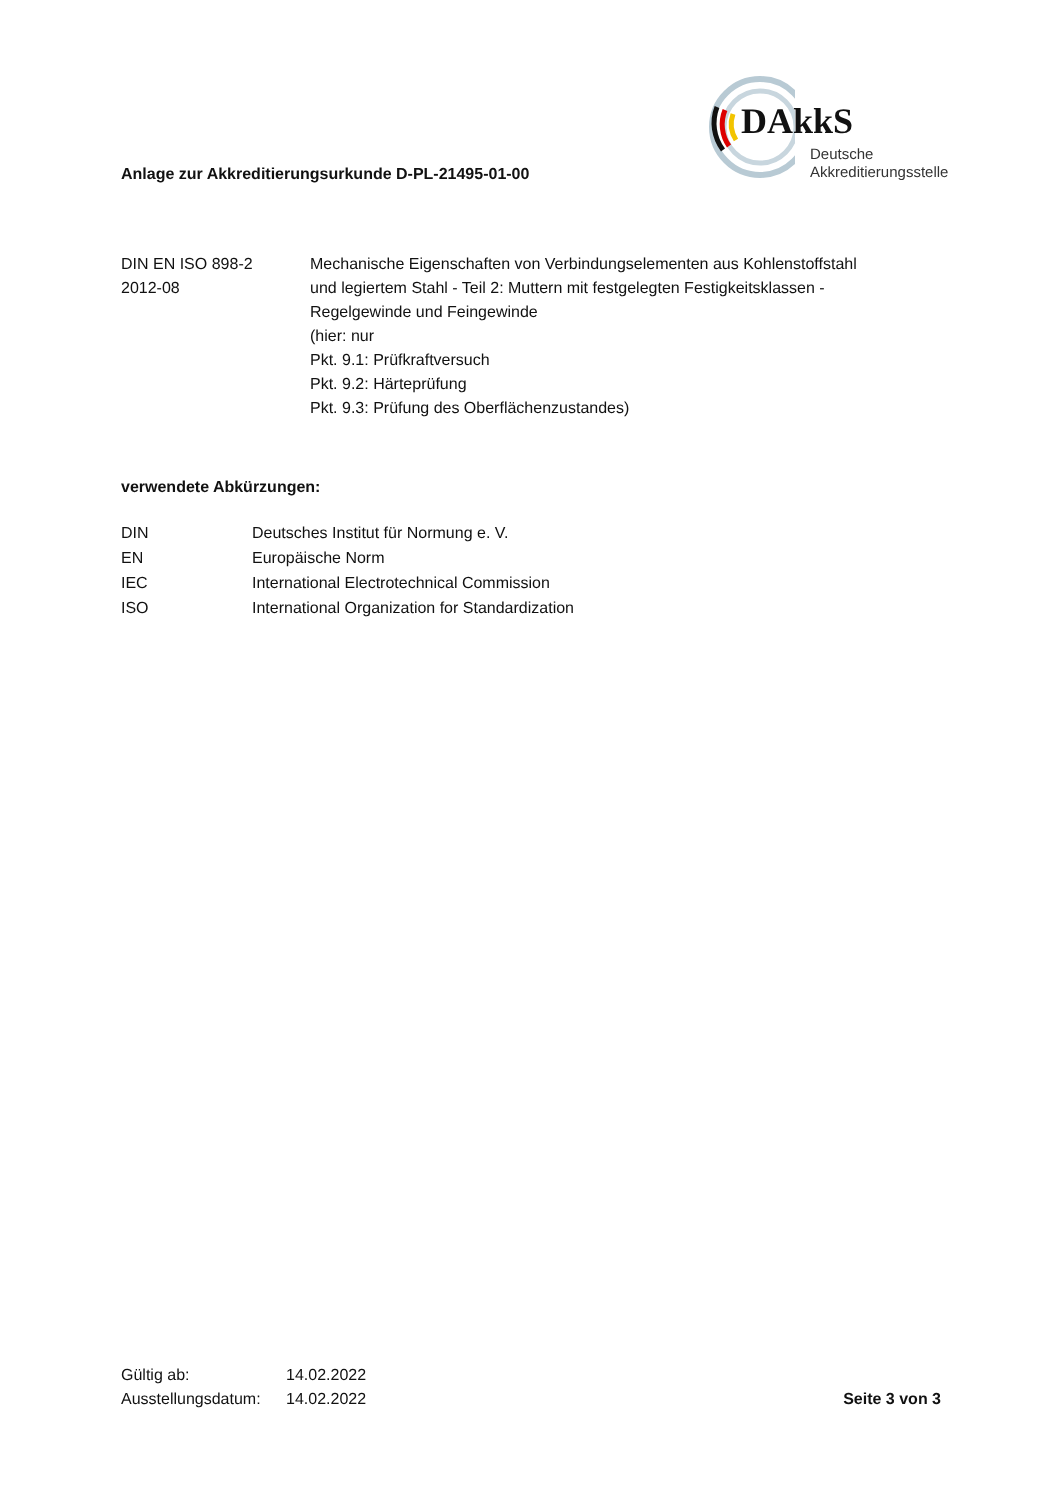Anlage zur Akkreditierungsurkunde D-PL-21495-01-00
DAkkS
Deutsche
Akkreditierungsstelle
| DIN EN ISO 898-2 2012-08 | Mechanische Eigenschaften von Verbindungselementen aus Kohlenstoffstahl und legiertem Stahl - Teil 2: Muttern mit festgelegten Festigkeitsklassen - Regelgewinde und Feingewinde (hier: nur Pkt. 9.1: Prüfkraftversuch Pkt. 9.2: Härteprüfung Pkt. 9.3: Prüfung des Oberflächenzustandes) |
verwendete Abkürzungen:
| DIN | Deutsches Institut für Normung e. V. |
| EN | Europäische Norm |
| IEC | International Electrotechnical Commission |
| ISO | International Organization for Standardization |
| Gültig ab: | 14.02.2022 |
| Ausstellungsdatum: | 14.02.2022 |
Seite 3 von 3